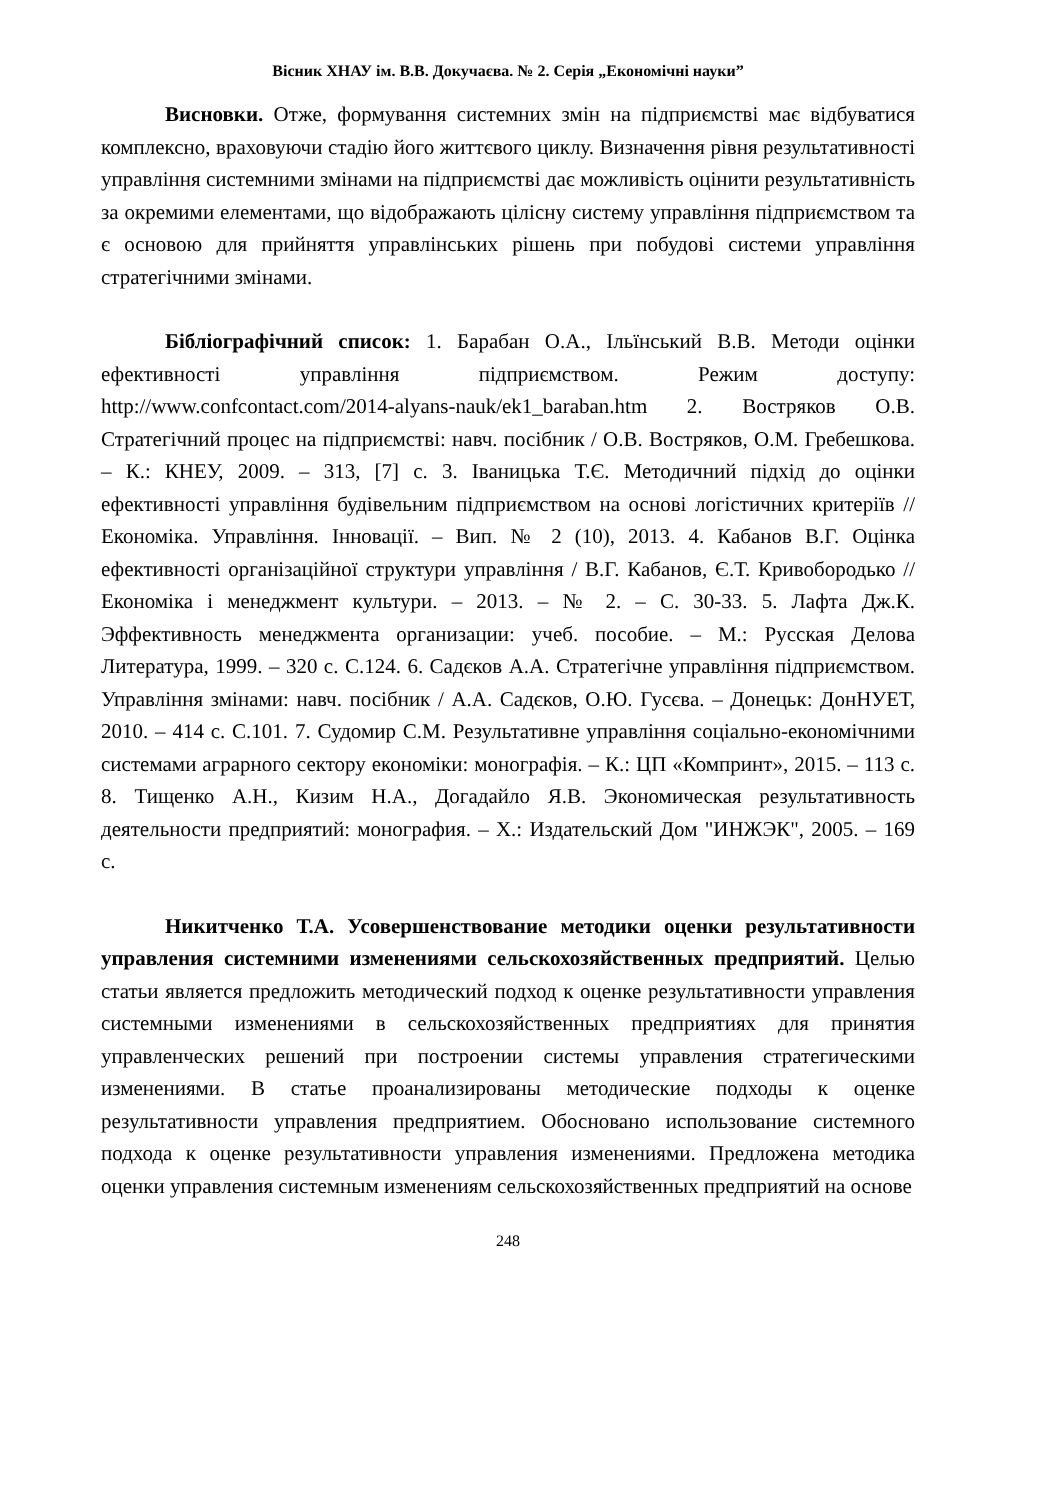Вісник ХНАУ ім. В.В. Докучаєва. № 2. Серія „Економічні науки”
Висновки. Отже, формування системних змін на підприємстві має відбуватися комплексно, враховуючи стадію його життєвого циклу. Визначення рівня результативності управління системними змінами на підприємстві дає можливість оцінити результативність за окремими елементами, що відображають цілісну систему управління підприємством та є основою для прийняття управлінських рішень при побудові системи управління стратегічними змінами.
Бібліографічний список: 1. Барабан О.А., Ільїнський В.В. Методи оцінки ефективності управління підприємством. Режим доступу: http://www.confcontact.com/2014-alyans-nauk/ek1_baraban.htm 2. Востряков О.В. Стратегічний процес на підприємстві: навч. посібник / О.В. Востряков, О.М. Гребешкова. – К.: КНЕУ, 2009. – 313, [7] с. 3. Іваницька Т.Є. Методичний підхід до оцінки ефективності управління будівельним підприємством на основі логістичних критеріїв // Економіка. Управління. Інновації. – Вип. № 2 (10), 2013. 4. Кабанов В.Г. Оцінка ефективності організаційної структури управління / В.Г. Кабанов, Є.Т. Кривобородько // Економіка і менеджмент культури. – 2013. – № 2. – С. 30-33. 5. Лафта Дж.К. Эффективность менеджмента организации: учеб. пособие. – М.: Русская Делова Литература, 1999. – 320 с. С.124. 6. Садєков А.А. Стратегічне управління підприємством. Управління змінами: навч. посібник / А.А. Садєков, О.Ю. Гусєва. – Донецьк: ДонНУЕТ, 2010. – 414 с. С.101. 7. Судомир С.М. Результативне управління соціально-економічними системами аграрного сектору економіки: монографія. – К.: ЦП «Компринт», 2015. – 113 с. 8. Тищенко А.Н., Кизим Н.А., Догадайло Я.В. Экономическая результативность деятельности предприятий: монография. – Х.: Издательский Дом "ИНЖЭК", 2005. – 169 с.
Никитченко Т.А. Усовершенствование методики оценки результативности управления системними изменениями сельскохозяйственных предприятий. Целью статьи является предложить методический подход к оценке результативности управления системными изменениями в сельскохозяйственных предприятиях для принятия управленческих решений при построении системы управления стратегическими изменениями. В статье проанализированы методические подходы к оценке результативности управления предприятием. Обосновано использование системного подхода к оценке результативности управления изменениями. Предложена методика оценки управления системным изменениям сельскохозяйственных предприятий на основе
248